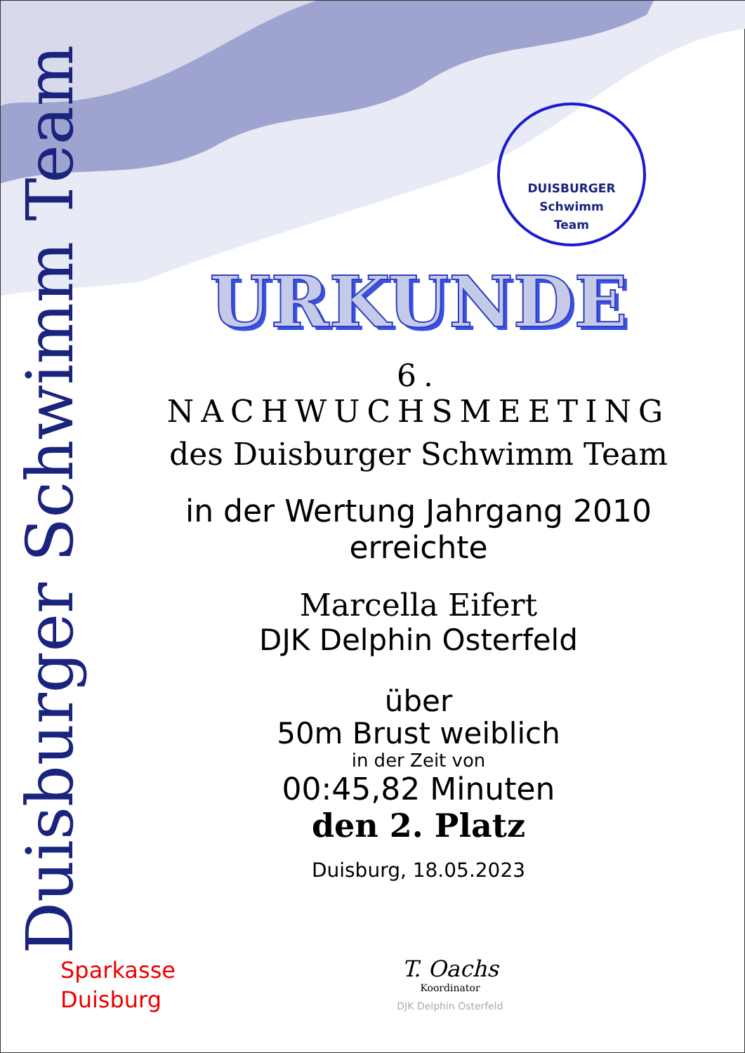Duisburger Schwimm Team
DUISBURGER
Schwimm
Team
URKUNDE
6. NACHWUCHSMEETING
des Duisburger Schwimm Team
in der Wertung Jahrgang 2010
erreichte
Marcella Eifert
DJK Delphin Osterfeld
über
50m Brust weiblich
in der Zeit von
00:45,82 Minuten
den 2. Platz
Duisburg, 18.05.2023
Sparkasse
Duisburg
T. Oachs
Koordinator
DJK Delphin Osterfeld